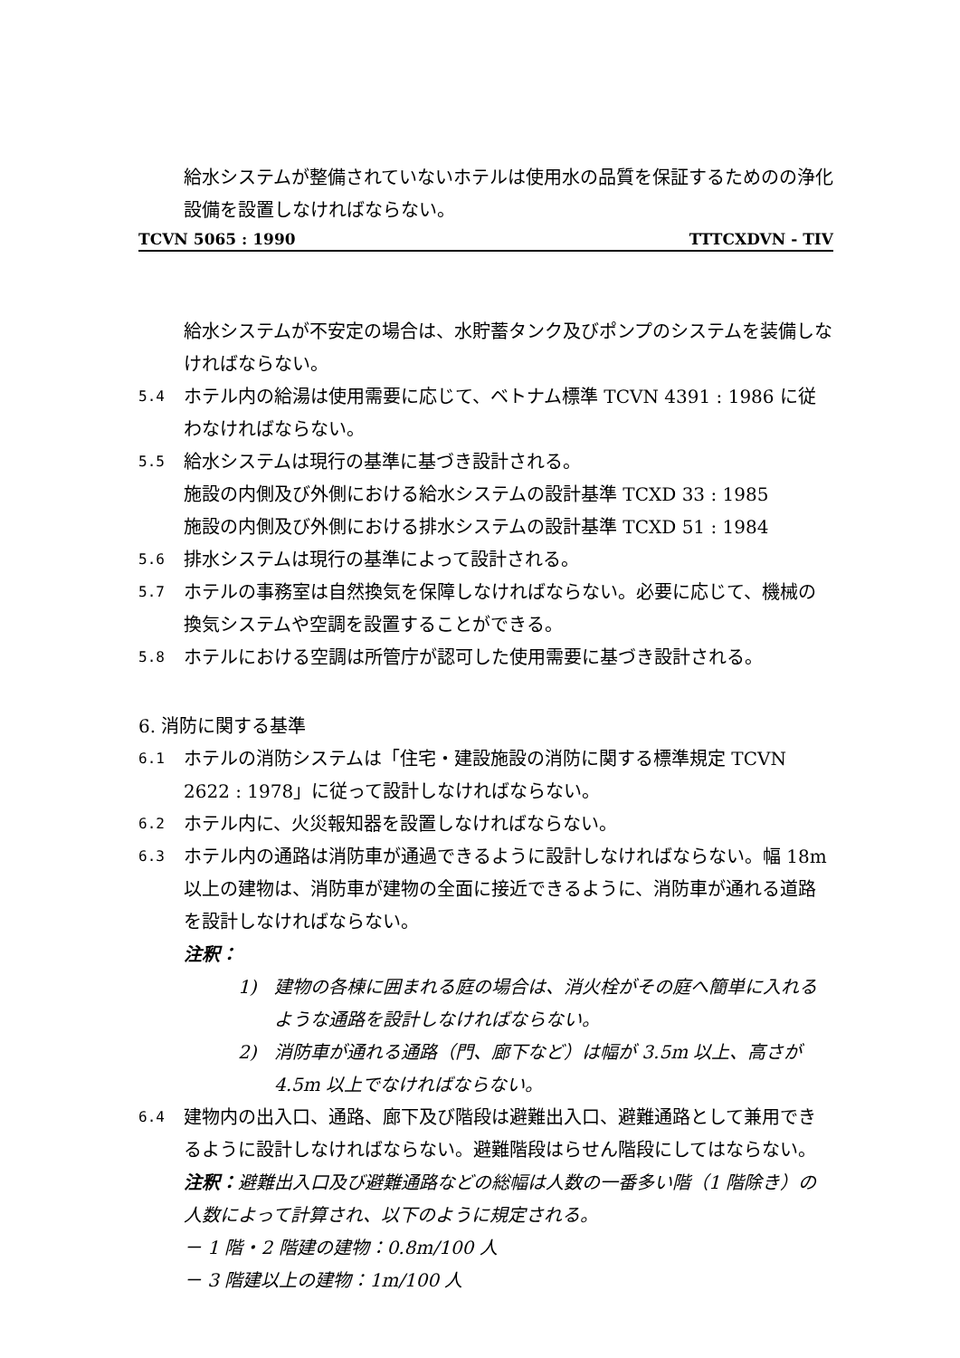給水システムが整備されていないホテルは使用水の品質を保証するためのの浄化設備を設置しなければならない。
TCVN 5065 : 1990 TTTCXDVN - TIV
給水システムが不安定の場合は、水貯蓄タンク及びポンプのシステムを装備しなければならない。
5.4 ホテル内の給湯は使用需要に応じて、ベトナム標準 TCVN 4391 : 1986 に従わなければならない。
5.5 給水システムは現行の基準に基づき設計される。
施設の内側及び外側における給水システムの設計基準 TCXD 33 : 1985
施設の内側及び外側における排水システムの設計基準 TCXD 51 : 1984
5.6 排水システムは現行の基準によって設計される。
5.7 ホテルの事務室は自然換気を保障しなければならない。必要に応じて、機械の換気システムや空調を設置することができる。
5.8 ホテルにおける空調は所管庁が認可した使用需要に基づき設計される。
6. 消防に関する基準
6.1 ホテルの消防システムは「住宅・建設施設の消防に関する標準規定 TCVN 2622 : 1978」に従って設計しなければならない。
6.2 ホテル内に、火災報知器を設置しなければならない。
6.3 ホテル内の通路は消防車が通過できるように設計しなければならない。幅 18m 以上の建物は、消防車が建物の全面に接近できるように、消防車が通れる道路を設計しなければならない。
注釈：
1) 建物の各棟に囲まれる庭の場合は、消火栓がその庭へ簡単に入れるような通路を設計しなければならない。
2) 消防車が通れる通路（門、廊下など）は幅が 3.5m 以上、高さが 4.5m 以上でなければならない。
6.4 建物内の出入口、通路、廊下及び階段は避難出入口、避難通路として兼用できるように設計しなければならない。避難階段はらせん階段にしてはならない。
注釈：避難出入口及び避難通路などの総幅は人数の一番多い階（1 階除き）の人数によって計算され、以下のように規定される。
－ 1 階・2 階建の建物：0.8m/100 人
－ 3 階建以上の建物：1m/100 人